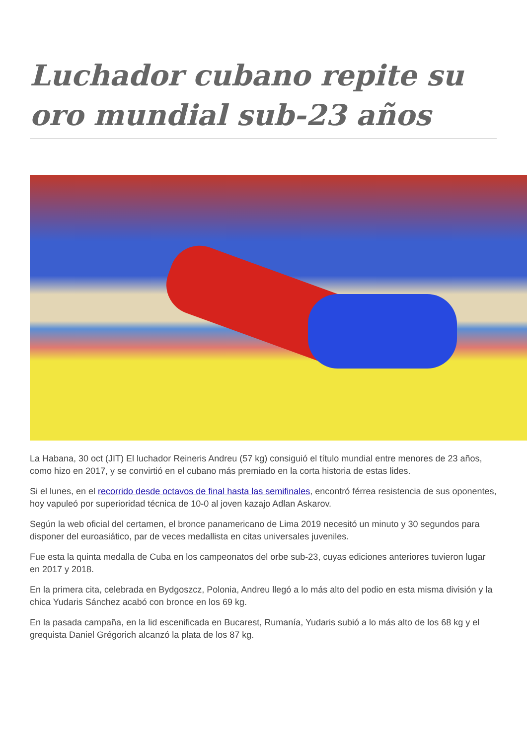Luchador cubano repite su oro mundial sub-23 años
La Habana, 30 oct (JIT) El luchador Reineris Andreu (57 kg) consiguió el título mundial entre menores de 23 años, como hizo en 2017, y se convirtió en el cubano más premiado en la corta historia de estas lides.
Si el lunes, en el recorrido desde octavos de final hasta las semifinales, encontró férrea resistencia de sus oponentes, hoy vapuleó por superioridad técnica de 10-0 al joven kazajo Adlan Askarov.
Según la web oficial del certamen, el bronce panamericano de Lima 2019 necesitó un minuto y 30 segundos para disponer del euroasiático, par de veces medallista en citas universales juveniles.
Fue esta la quinta medalla de Cuba en los campeonatos del orbe sub-23, cuyas ediciones anteriores tuvieron lugar en 2017 y 2018.
En la primera cita, celebrada en Bydgoszcz, Polonia, Andreu llegó a lo más alto del podio en esta misma división y la chica Yudaris Sánchez acabó con bronce en los 69 kg.
En la pasada campaña, en la lid escenificada en Bucarest, Rumanía, Yudaris subió a lo más alto de los 68 kg y el grequista Daniel Grégorich alcanzó la plata de los 87 kg.